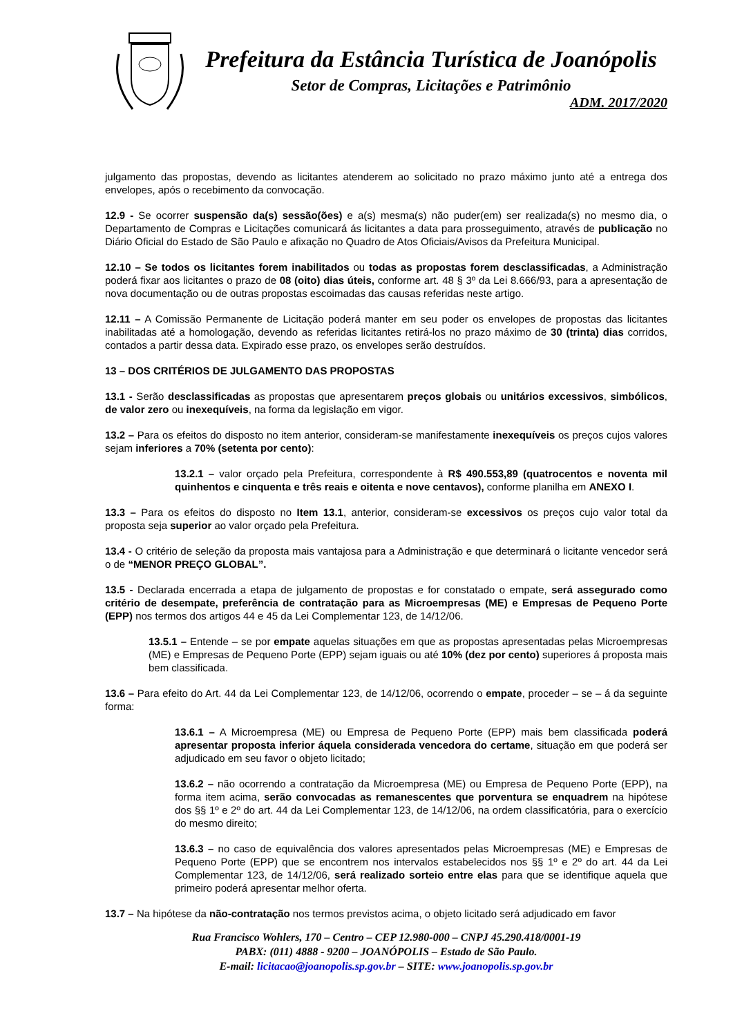Prefeitura da Estância Turística de Joanópolis
Setor de Compras, Licitações e Patrimônio
ADM. 2017/2020
julgamento das propostas, devendo as licitantes atenderem ao solicitado no prazo máximo junto até a entrega dos envelopes, após o recebimento da convocação.
12.9 - Se ocorrer suspensão da(s) sessão(ões) e a(s) mesma(s) não puder(em) ser realizada(s) no mesmo dia, o Departamento de Compras e Licitações comunicará ás licitantes a data para prosseguimento, através de publicação no Diário Oficial do Estado de São Paulo e afixação no Quadro de Atos Oficiais/Avisos da Prefeitura Municipal.
12.10 – Se todos os licitantes forem inabilitados ou todas as propostas forem desclassificadas, a Administração poderá fixar aos licitantes o prazo de 08 (oito) dias úteis, conforme art. 48 § 3º da Lei 8.666/93, para a apresentação de nova documentação ou de outras propostas escoimadas das causas referidas neste artigo.
12.11 – A Comissão Permanente de Licitação poderá manter em seu poder os envelopes de propostas das licitantes inabilitadas até a homologação, devendo as referidas licitantes retirá-los no prazo máximo de 30 (trinta) dias corridos, contados a partir dessa data. Expirado esse prazo, os envelopes serão destruídos.
13 – DOS CRITÉRIOS DE JULGAMENTO DAS PROPOSTAS
13.1 - Serão desclassificadas as propostas que apresentarem preços globais ou unitários excessivos, simbólicos, de valor zero ou inexequíveis, na forma da legislação em vigor.
13.2 – Para os efeitos do disposto no item anterior, consideram-se manifestamente inexequíveis os preços cujos valores sejam inferiores a 70% (setenta por cento):
13.2.1 – valor orçado pela Prefeitura, correspondente à R$ 490.553,89 (quatrocentos e noventa mil quinhentos e cinquenta e três reais e oitenta e nove centavos), conforme planilha em ANEXO I.
13.3 – Para os efeitos do disposto no Item 13.1, anterior, consideram-se excessivos os preços cujo valor total da proposta seja superior ao valor orçado pela Prefeitura.
13.4 - O critério de seleção da proposta mais vantajosa para a Administração e que determinará o licitante vencedor será o de “MENOR PREÇO GLOBAL”.
13.5 - Declarada encerrada a etapa de julgamento de propostas e for constatado o empate, será assegurado como critério de desempate, preferência de contratação para as Microempresas (ME) e Empresas de Pequeno Porte (EPP) nos termos dos artigos 44 e 45 da Lei Complementar 123, de 14/12/06.
13.5.1 – Entende – se por empate aquelas situações em que as propostas apresentadas pelas Microempresas (ME) e Empresas de Pequeno Porte (EPP) sejam iguais ou até 10% (dez por cento) superiores á proposta mais bem classificada.
13.6 – Para efeito do Art. 44 da Lei Complementar 123, de 14/12/06, ocorrendo o empate, proceder – se – á da seguinte forma:
13.6.1 – A Microempresa (ME) ou Empresa de Pequeno Porte (EPP) mais bem classificada poderá apresentar proposta inferior áquela considerada vencedora do certame, situação em que poderá ser adjudicado em seu favor o objeto licitado;
13.6.2 – não ocorrendo a contratação da Microempresa (ME) ou Empresa de Pequeno Porte (EPP), na forma item acima, serão convocadas as remanescentes que porventura se enquadrem na hipótese dos §§ 1º e 2º do art. 44 da Lei Complementar 123, de 14/12/06, na ordem classificatória, para o exercício do mesmo direito;
13.6.3 – no caso de equivalência dos valores apresentados pelas Microempresas (ME) e Empresas de Pequeno Porte (EPP) que se encontrem nos intervalos estabelecidos nos §§ 1º e 2º do art. 44 da Lei Complementar 123, de 14/12/06, será realizado sorteio entre elas para que se identifique aquela que primeiro poderá apresentar melhor oferta.
13.7 – Na hipótese da não-contratação nos termos previstos acima, o objeto licitado será adjudicado em favor
Rua Francisco Wohlers, 170 – Centro – CEP 12.980-000 – CNPJ 45.290.418/0001-19
PABX: (011) 4888 - 9200 – JOANÓPOLIS – Estado de São Paulo.
E-mail: licitacao@joanopolis.sp.gov.br – SITE: www.joanopolis.sp.gov.br